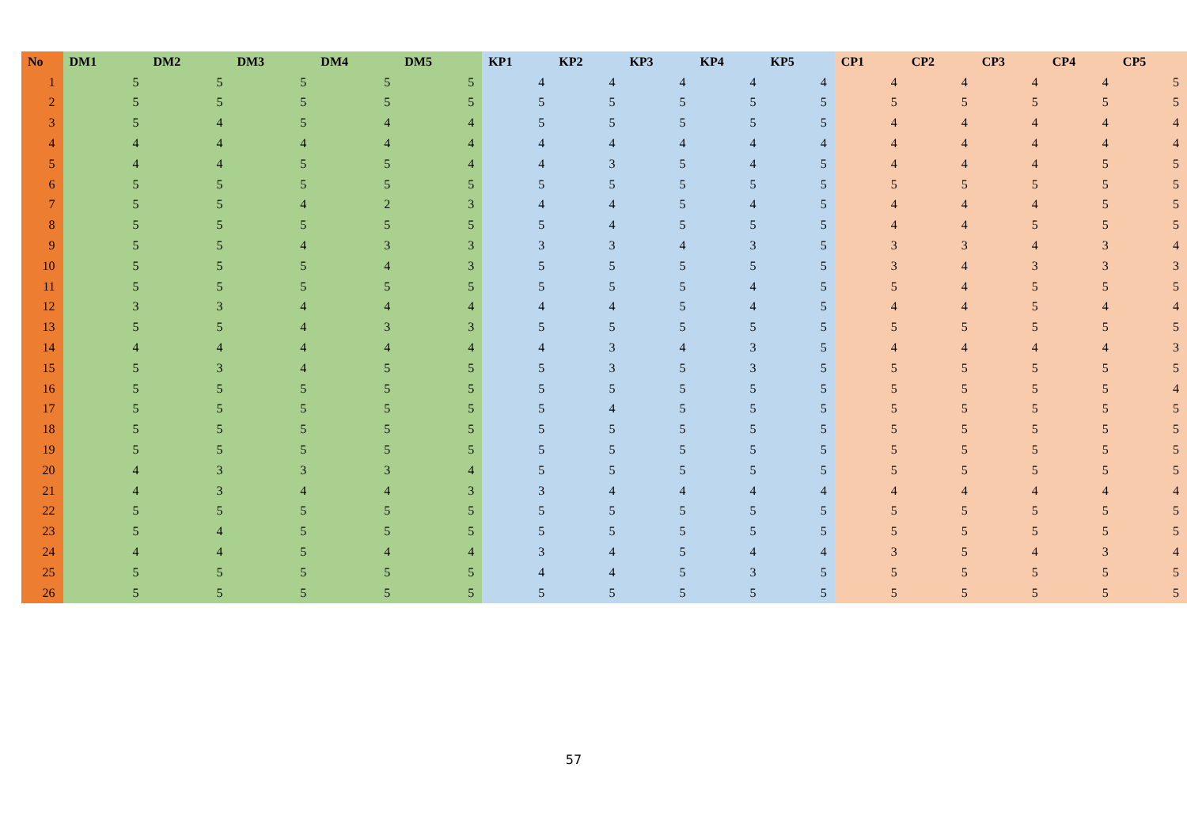| No | DM1 | DM2 | DM3 | DM4 | DM5 | KP1 | KP2 | KP3 | KP4 | KP5 | CP1 | CP2 | CP3 | CP4 | CP5 |
| --- | --- | --- | --- | --- | --- | --- | --- | --- | --- | --- | --- | --- | --- | --- | --- |
| 1 | 5 | 5 | 5 | 5 | 5 | 4 | 4 | 4 | 4 | 4 | 4 | 4 | 4 | 4 | 5 |
| 2 | 5 | 5 | 5 | 5 | 5 | 5 | 5 | 5 | 5 | 5 | 5 | 5 | 5 | 5 | 5 |
| 3 | 5 | 4 | 5 | 4 | 4 | 5 | 5 | 5 | 5 | 5 | 4 | 4 | 4 | 4 | 4 |
| 4 | 4 | 4 | 4 | 4 | 4 | 4 | 4 | 4 | 4 | 4 | 4 | 4 | 4 | 4 | 4 |
| 5 | 4 | 4 | 5 | 5 | 4 | 4 | 3 | 5 | 4 | 5 | 4 | 4 | 4 | 5 | 5 |
| 6 | 5 | 5 | 5 | 5 | 5 | 5 | 5 | 5 | 5 | 5 | 5 | 5 | 5 | 5 | 5 |
| 7 | 5 | 5 | 4 | 2 | 3 | 4 | 4 | 5 | 4 | 5 | 4 | 4 | 4 | 5 | 5 |
| 8 | 5 | 5 | 5 | 5 | 5 | 5 | 4 | 5 | 5 | 5 | 4 | 4 | 5 | 5 | 5 |
| 9 | 5 | 5 | 4 | 3 | 3 | 3 | 3 | 4 | 3 | 5 | 3 | 3 | 4 | 3 | 4 |
| 10 | 5 | 5 | 5 | 4 | 3 | 5 | 5 | 5 | 5 | 5 | 3 | 4 | 3 | 3 | 3 |
| 11 | 5 | 5 | 5 | 5 | 5 | 5 | 5 | 5 | 4 | 5 | 5 | 4 | 5 | 5 | 5 |
| 12 | 3 | 3 | 4 | 4 | 4 | 4 | 4 | 5 | 4 | 5 | 4 | 4 | 5 | 4 | 4 |
| 13 | 5 | 5 | 4 | 3 | 3 | 5 | 5 | 5 | 5 | 5 | 5 | 5 | 5 | 5 | 5 |
| 14 | 4 | 4 | 4 | 4 | 4 | 4 | 3 | 4 | 3 | 5 | 4 | 4 | 4 | 4 | 3 |
| 15 | 5 | 3 | 4 | 5 | 5 | 5 | 3 | 5 | 3 | 5 | 5 | 5 | 5 | 5 | 5 |
| 16 | 5 | 5 | 5 | 5 | 5 | 5 | 5 | 5 | 5 | 5 | 5 | 5 | 5 | 5 | 4 |
| 17 | 5 | 5 | 5 | 5 | 5 | 5 | 4 | 5 | 5 | 5 | 5 | 5 | 5 | 5 | 5 |
| 18 | 5 | 5 | 5 | 5 | 5 | 5 | 5 | 5 | 5 | 5 | 5 | 5 | 5 | 5 | 5 |
| 19 | 5 | 5 | 5 | 5 | 5 | 5 | 5 | 5 | 5 | 5 | 5 | 5 | 5 | 5 | 5 |
| 20 | 4 | 3 | 3 | 3 | 4 | 5 | 5 | 5 | 5 | 5 | 5 | 5 | 5 | 5 | 5 |
| 21 | 4 | 3 | 4 | 4 | 3 | 3 | 4 | 4 | 4 | 4 | 4 | 4 | 4 | 4 | 4 |
| 22 | 5 | 5 | 5 | 5 | 5 | 5 | 5 | 5 | 5 | 5 | 5 | 5 | 5 | 5 | 5 |
| 23 | 5 | 4 | 5 | 5 | 5 | 5 | 5 | 5 | 5 | 5 | 5 | 5 | 5 | 5 | 5 |
| 24 | 4 | 4 | 5 | 4 | 4 | 3 | 4 | 5 | 4 | 4 | 3 | 5 | 4 | 3 | 4 |
| 25 | 5 | 5 | 5 | 5 | 5 | 4 | 4 | 5 | 3 | 5 | 5 | 5 | 5 | 5 | 5 |
| 26 | 5 | 5 | 5 | 5 | 5 | 5 | 5 | 5 | 5 | 5 | 5 | 5 | 5 | 5 | 5 |
57